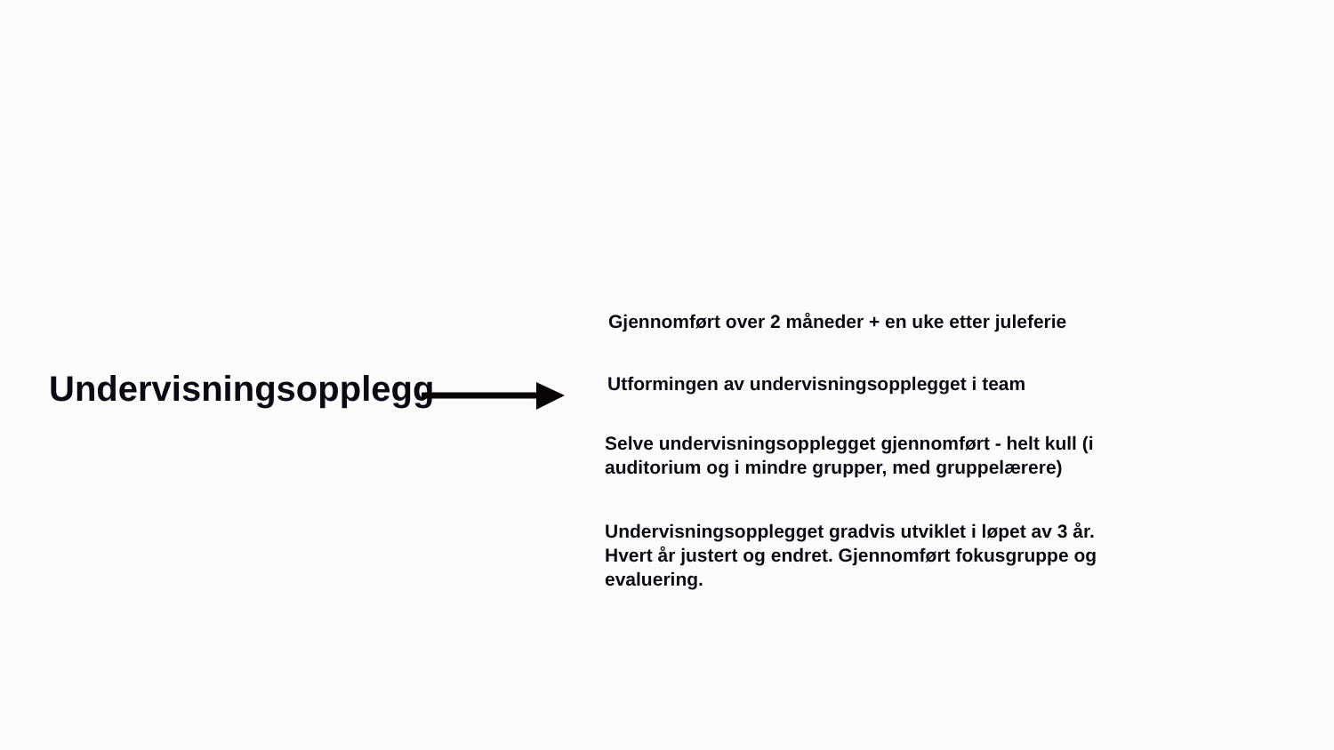Undervisningsopplegg
Gjennomført over 2 måneder + en uke etter juleferie
Utformingen av undervisningsopplegget i team
Selve undervisningsopplegget gjennomført - helt kull (i auditorium og i mindre grupper, med gruppelærere)
Undervisningsopplegget gradvis utviklet i løpet av 3 år. Hvert år justert og endret. Gjennomført fokusgruppe og evaluering.